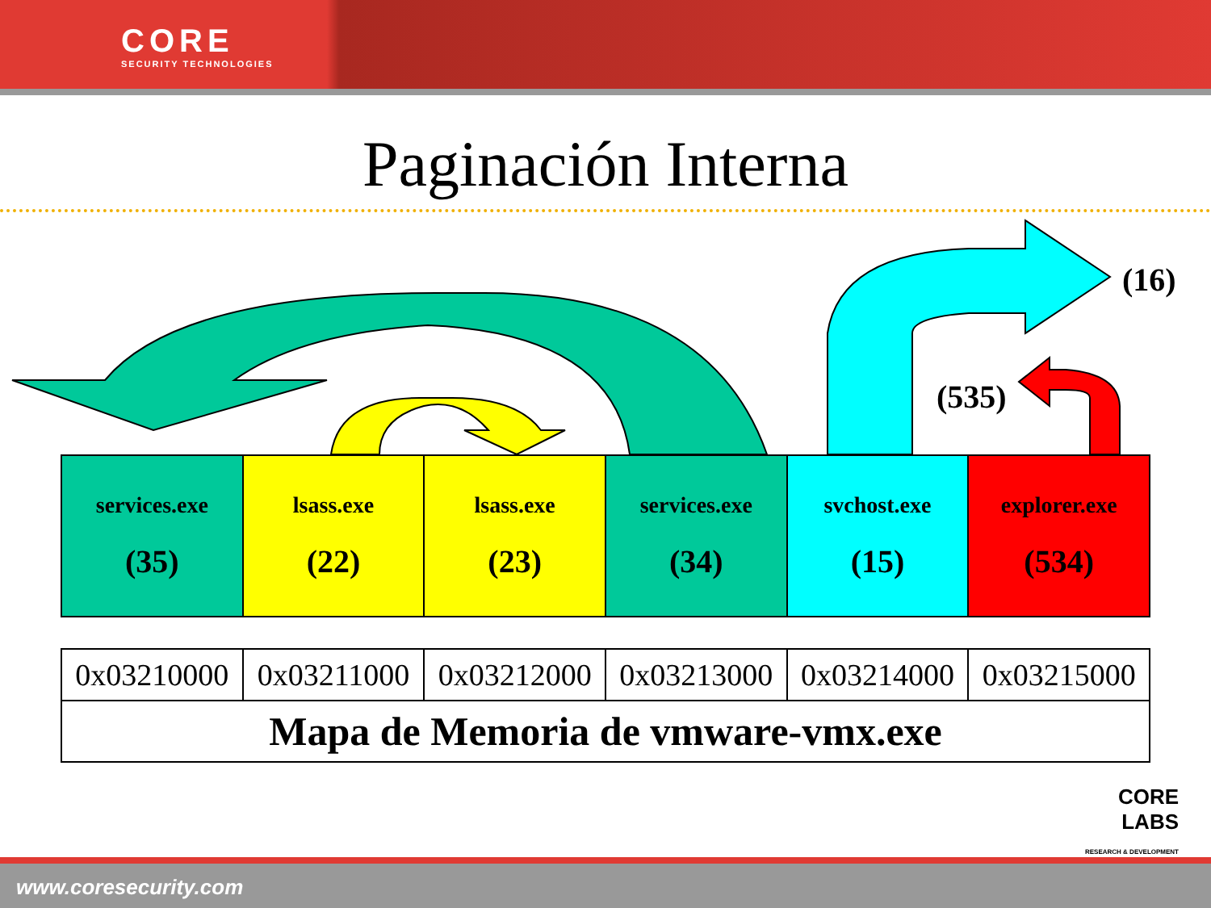CORE
SECURITY TECHNOLOGIES
Paginación Interna
(16)
(535)
| services.exe (35) | lsass.exe (22) | lsass.exe (23) | services.exe (34) | svchost.exe (15) | explorer.exe (534) |
| 0x03210000 | 0x03211000 | 0x03212000 | 0x03213000 | 0x03214000 | 0x03215000 |
| Mapa de Memoria de vmware-vmx.exe | | | | | |
CORE
LABS
RESEARCH & DEVELOPMENT
www.coresecurity.com